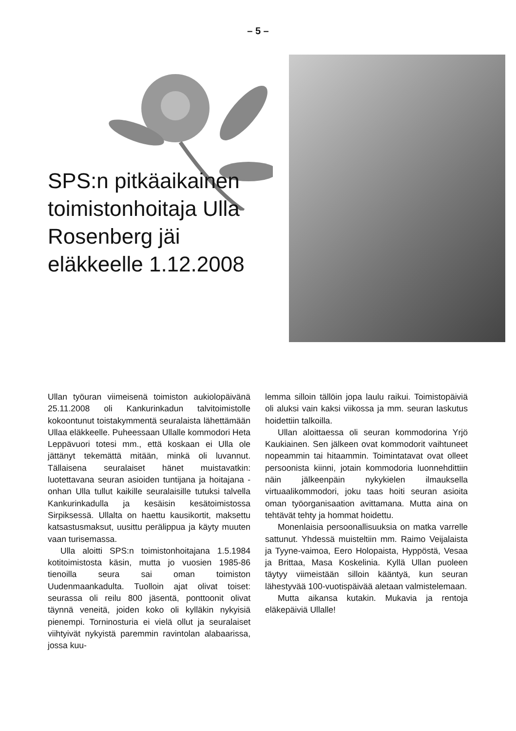– 5 –
SPS:n pitkäaikainen toimistonhoitaja Ulla Rosenberg jäi eläkkeelle 1.12.2008
Ullan työuran viimeisenä toimiston aukiolopäivänä 25.11.2008 oli Kankurinkadun talvitoimistolle kokoontunut toistakymmentä seuralaista lähettämään Ullaa eläkkeelle. Puheessaan Ullalle kommodori Heta Leppävuori totesi mm., että koskaan ei Ulla ole jättänyt tekemättä mitään, minkä oli luvannut. Tällaisena seuralaiset hänet muistavatkin: luotettavana seuran asioiden tuntijana ja hoitajana - onhan Ulla tullut kaikille seuralaisille tutuksi talvella Kankurinkadulla ja kesäisin kesätoimistossa Sirpiksessä. Ullalta on haettu kausikortit, maksettu katsastusmaksut, uusittu perälippua ja käyty muuten vaan turisemassa.
Ulla aloitti SPS:n toimistonhoitajana 1.5.1984 kotitoimistosta käsin, mutta jo vuosien 1985-86 tienoilla seura sai oman toimiston Uudenmaankadulta. Tuolloin ajat olivat toiset: seurassa oli reilu 800 jäsentä, ponttoonit olivat täynnä veneitä, joiden koko oli kylläkin nykyisiä pienempi. Torninosturia ei vielä ollut ja seuralaiset viihtyivät nykyistä paremmin ravintolan alabaarissa, jossa kuu-
lemma silloin tällöin jopa laulu raikui. Toimistopäiviä oli aluksi vain kaksi viikossa ja mm. seuran laskutus hoidettiin talkoilla.
Ullan aloittaessa oli seuran kommodorina Yrjö Kaukiainen. Sen jälkeen ovat kommodorit vaihtuneet nopeammin tai hitaammin. Toimintatavat ovat olleet persoonista kiinni, jotain kommodoria luonnehdittiin näin jälkeenpäin nykykielen ilmauksella virtuaalikommodori, joku taas hoiti seuran asioita oman työorganisaation avittamana. Mutta aina on tehtävät tehty ja hommat hoidettu.
Monenlaisia persoonallisuuksia on matka varrelle sattunut. Yhdessä muisteltiin mm. Raimo Veijalaista ja Tyyne-vaimoa, Eero Holopaista, Hyppöstä, Vesaa ja Brittaa, Masa Koskelinia. Kyllä Ullan puoleen täytyy viimeistään silloin kääntyä, kun seuran lähestyvää 100-vuotispäivää aletaan valmistelemaan.
Mutta aikansa kutakin. Mukavia ja rentoja eläkepäiviä Ullalle!